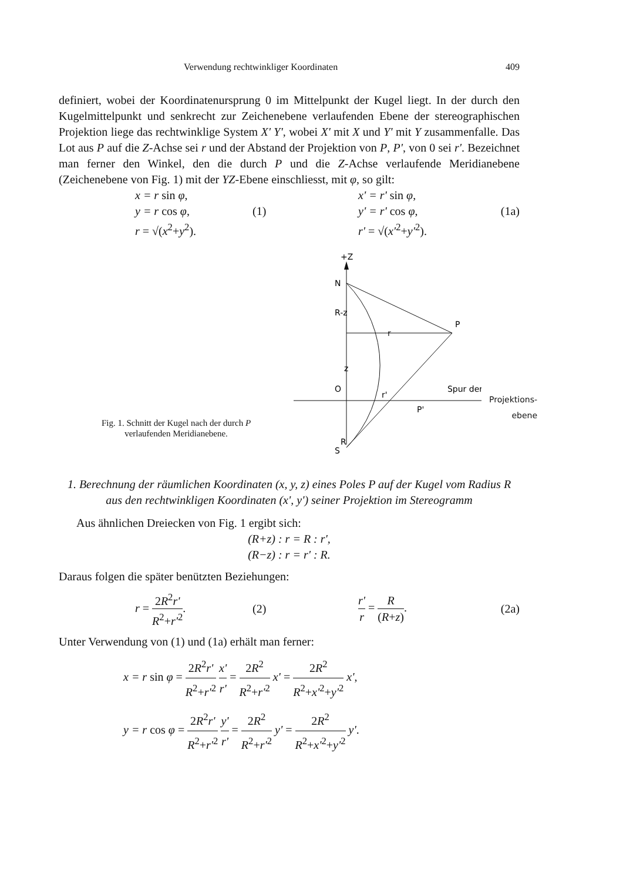Verwendung rechtwinkliger Koordinaten 409
definiert, wobei der Koordinatenursprung 0 im Mittelpunkt der Kugel liegt. In der durch den Kugelmittelpunkt und senkrecht zur Zeichenebene verlaufenden Ebene der stereographischen Projektion liege das rechtwinklige System X' Y', wobei X' mit X und Y' mit Y zusammenfalle. Das Lot aus P auf die Z-Achse sei r und der Abstand der Projektion von P, P', von 0 sei r'. Bezeichnet man ferner den Winkel, den die durch P und die Z-Achse verlaufende Meridianebene (Zeichenebene von Fig. 1) mit der YZ-Ebene einschliesst, mit φ, so gilt:
x = r sin φ,
y = r cos φ,
r = √(x<sup>2</sup>+y<sup>2</sup>).
(1)
x' = r' sin φ,
y' = r' cos φ,
r' = √(x'<sup>2</sup>+y'<sup>2</sup>).
(1a)
Fig. 1. Schnitt der Kugel nach der durch P
verlaufenden Meridianebene.
+Z
N
R-z
z
O
R
S
r
P
r'
P'
Spur der
Projektions-
ebene
1. Berechnung der räumlichen Koordinaten (x, y, z) eines Poles P auf der Kugel vom Radius R aus den rechtwinkligen Koordinaten (x', y') seiner Projektion im Stereogramm
Aus ähnlichen Dreiecken von Fig. 1 ergibt sich:
(R+z) : r = R : r',
(R−z) : r = r' : R.
Daraus folgen die später benützten Beziehungen:
r = 2R<sup>2</sup>r' R<sup>2</sup>+r'<sup>2</sup>.
(2) r' r = R (R+z). (2a)
Unter Verwendung von (1) und (1a) erhält man ferner:
x = r sin φ = 2R<sup>2</sup>r' R<sup>2</sup>+r'<sup>2</sup> x' r' = 2R<sup>2</sup> R<sup>2</sup>+r'<sup>2</sup> x' = 2R<sup>2</sup> R<sup>2</sup>+x'<sup>2</sup>+y'<sup>2</sup> x',
y = r cos φ = 2R<sup>2</sup>r' R<sup>2</sup>+r'<sup>2</sup> y' r' = 2R<sup>2</sup> R<sup>2</sup>+r'<sup>2</sup> y' = 2R<sup>2</sup> R<sup>2</sup>+x'<sup>2</sup>+y'<sup>2</sup> y'.